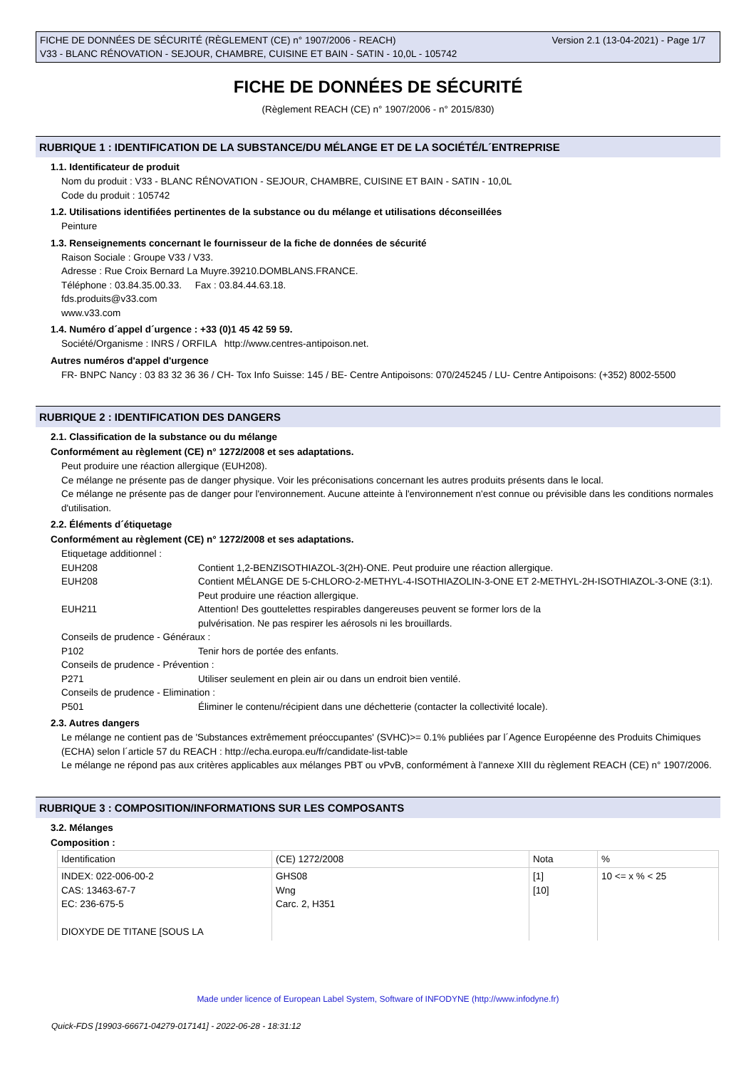FICHE DE DONNÉES DE SÉCURITÉ (RÈGLEMENT (CE) n° 1907/2006 - REACH)
V33 - BLANC RÉNOVATION - SEJOUR, CHAMBRE, CUISINE ET BAIN - SATIN - 10,0L - 105742
Version 2.1 (13-04-2021) - Page 1/7
FICHE DE DONNÉES DE SÉCURITÉ
(Règlement REACH (CE) n° 1907/2006 - n° 2015/830)
RUBRIQUE 1 : IDENTIFICATION DE LA SUBSTANCE/DU MÉLANGE ET DE LA SOCIÉTÉ/L´ENTREPRISE
1.1. Identificateur de produit
Nom du produit : V33 - BLANC RÉNOVATION - SEJOUR, CHAMBRE, CUISINE ET BAIN - SATIN - 10,0L
Code du produit : 105742
1.2. Utilisations identifiées pertinentes de la substance ou du mélange et utilisations déconseillées
Peinture
1.3. Renseignements concernant le fournisseur de la fiche de données de sécurité
Raison Sociale : Groupe V33 / V33.
Adresse : Rue Croix Bernard La Muyre.39210.DOMBLANS.FRANCE.
Téléphone : 03.84.35.00.33. Fax : 03.84.44.63.18.
fds.produits@v33.com
www.v33.com
1.4. Numéro d´appel d´urgence : +33 (0)1 45 42 59 59.
Société/Organisme : INRS / ORFILA http://www.centres-antipoison.net.
Autres numéros d'appel d'urgence
FR- BNPC Nancy : 03 83 32 36 36 / CH- Tox Info Suisse: 145 / BE- Centre Antipoisons: 070/245245 / LU- Centre Antipoisons: (+352) 8002-5500
RUBRIQUE 2 : IDENTIFICATION DES DANGERS
2.1. Classification de la substance ou du mélange
Conformément au règlement (CE) n° 1272/2008 et ses adaptations.
Peut produire une réaction allergique (EUH208).
Ce mélange ne présente pas de danger physique. Voir les préconisations concernant les autres produits présents dans le local.
Ce mélange ne présente pas de danger pour l'environnement. Aucune atteinte à l'environnement n'est connue ou prévisible dans les conditions normales d'utilisation.
2.2. Éléments d´étiquetage
Conformément au règlement (CE) n° 1272/2008 et ses adaptations.
Etiquetage additionnel :
EUH208 Contient 1,2-BENZISOTHIAZOL-3(2H)-ONE. Peut produire une réaction allergique.
EUH208 Contient MÉLANGE DE 5-CHLORO-2-METHYL-4-ISOTHIAZOLIN-3-ONE ET 2-METHYL-2H-ISOTHIAZOL-3-ONE (3:1). Peut produire une réaction allergique.
EUH211 Attention! Des gouttelettes respirables dangereuses peuvent se former lors de la
pulvérisation. Ne pas respirer les aérosols ni les brouillards.
Conseils de prudence - Généraux :
P102 Tenir hors de portée des enfants.
Conseils de prudence - Prévention :
P271 Utiliser seulement en plein air ou dans un endroit bien ventilé.
Conseils de prudence - Elimination :
P501 Éliminer le contenu/récipient dans une déchetterie (contacter la collectivité locale).
2.3. Autres dangers
Le mélange ne contient pas de 'Substances extrêmement préoccupantes' (SVHC)>= 0.1% publiées par l´Agence Européenne des Produits Chimiques (ECHA) selon l´article 57 du REACH : http://echa.europa.eu/fr/candidate-list-table
Le mélange ne répond pas aux critères applicables aux mélanges PBT ou vPvB, conformément à l'annexe XIII du règlement REACH (CE) n° 1907/2006.
RUBRIQUE 3 : COMPOSITION/INFORMATIONS SUR LES COMPOSANTS
3.2. Mélanges
Composition :
| Identification | (CE) 1272/2008 | Nota | % |
| --- | --- | --- | --- |
| INDEX: 022-006-00-2 CAS: 13463-67-7 EC: 236-675-5 DIOXYDE DE TITANE [SOUS LA | GHS08 Wng Carc. 2, H351 | [1] [10] | 10 <= x % < 25 |
Made under licence of European Label System, Software of INFODYNE (http://www.infodyne.fr)
Quick-FDS [19903-66671-04279-017141] - 2022-06-28 - 18:31:12